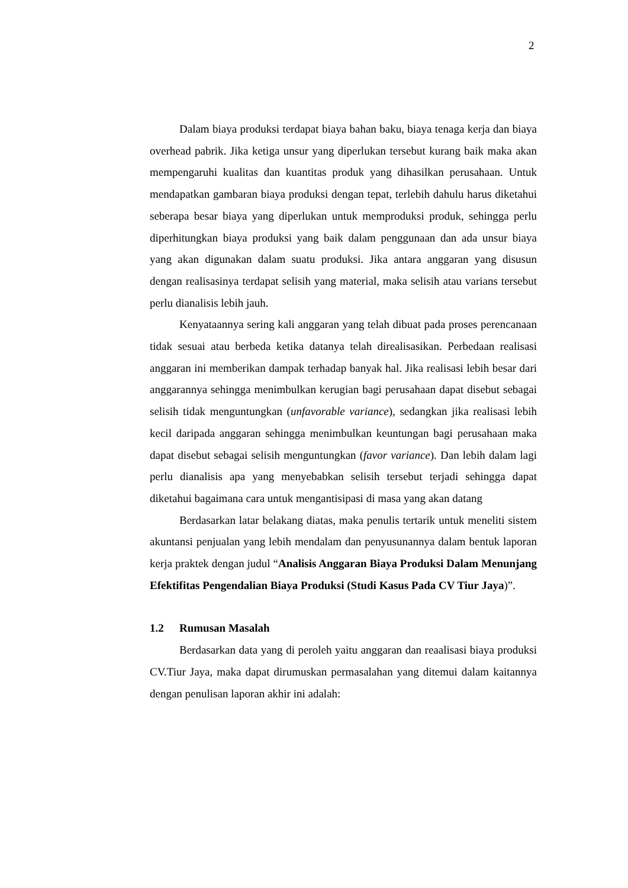2
Dalam biaya produksi terdapat biaya bahan baku, biaya tenaga kerja dan biaya overhead pabrik. Jika ketiga unsur yang diperlukan tersebut kurang baik maka akan mempengaruhi kualitas dan kuantitas produk yang dihasilkan perusahaan. Untuk mendapatkan gambaran biaya produksi dengan tepat, terlebih dahulu harus diketahui seberapa besar biaya yang diperlukan untuk memproduksi produk, sehingga perlu diperhitungkan biaya produksi yang baik dalam penggunaan dan ada unsur biaya yang akan digunakan dalam suatu produksi. Jika antara anggaran yang disusun dengan realisasinya terdapat selisih yang material, maka selisih atau varians tersebut perlu dianalisis lebih jauh.
Kenyataannya sering kali anggaran yang telah dibuat pada proses perencanaan tidak sesuai atau berbeda ketika datanya telah direalisasikan. Perbedaan realisasi anggaran ini memberikan dampak terhadap banyak hal. Jika realisasi lebih besar dari anggarannya sehingga menimbulkan kerugian bagi perusahaan dapat disebut sebagai selisih tidak menguntungkan (unfavorable variance), sedangkan jika realisasi lebih kecil daripada anggaran sehingga menimbulkan keuntungan bagi perusahaan maka dapat disebut sebagai selisih menguntungkan (favor variance). Dan lebih dalam lagi perlu dianalisis apa yang menyebabkan selisih tersebut terjadi sehingga dapat diketahui bagaimana cara untuk mengantisipasi di masa yang akan datang
Berdasarkan latar belakang diatas, maka penulis tertarik untuk meneliti sistem akuntansi penjualan yang lebih mendalam dan penyusunannya dalam bentuk laporan kerja praktek dengan judul “Analisis Anggaran Biaya Produksi Dalam Menunjang Efektifitas Pengendalian Biaya Produksi (Studi Kasus Pada CV Tiur Jaya)”.
1.2 Rumusan Masalah
Berdasarkan data yang di peroleh yaitu anggaran dan reaalisasi biaya produksi CV.Tiur Jaya, maka dapat dirumuskan permasalahan yang ditemui dalam kaitannya dengan penulisan laporan akhir ini adalah: